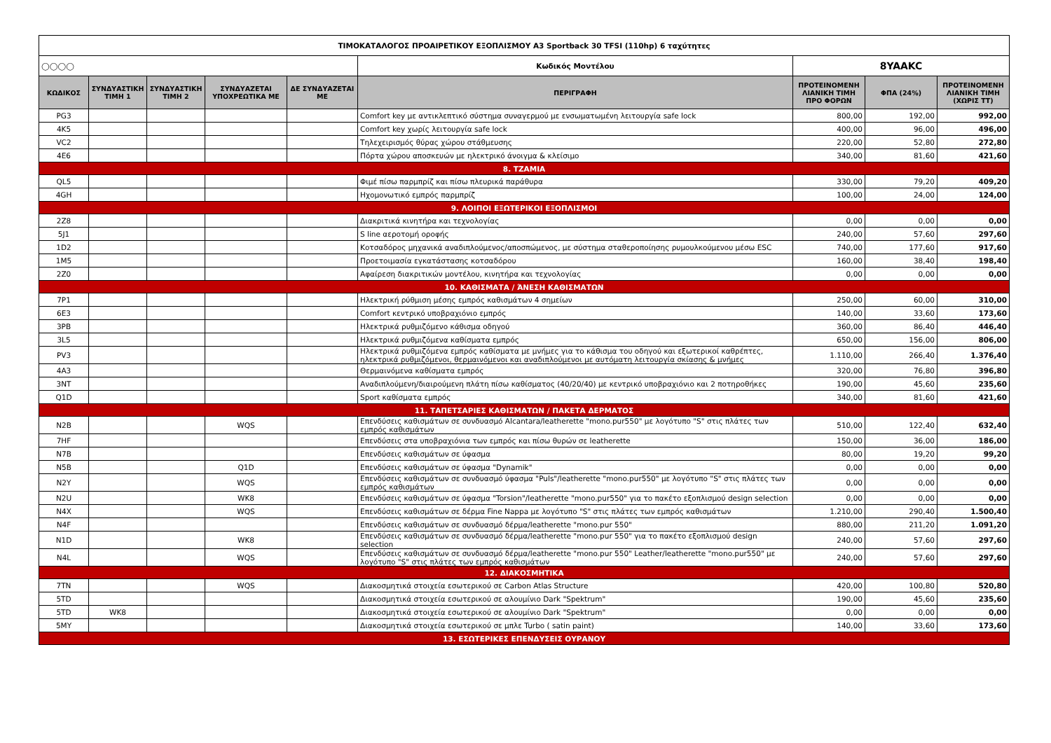| ΤΙΜΟΚΑΤΑΛΟΓΟΣ ΠΡΟΑΙΡΕΤΙΚΟΥ ΕΞΟΠΛΙΣΜΟΥ A3 Sportback 30 TFSI (110hp) 6 ταχύτητες | | | | | | | | |
| ◯◯◯◯ | | | | | Κωδικός Μοντέλου | 8YAAKC | | |
| ΚΩΔΙΚΟΣ | ΣΥΝΔΥΑΣΤΙΚΗ ΤΙΜΗ 1 | ΣΥΝΔΥΑΣΤΙΚΗ ΤΙΜΗ 2 | ΣΥΝΔΥΑΖΕΤΑΙ ΥΠΟΧΡΕΩΤΙΚΑ ΜΕ | ΔΕ ΣΥΝΔΥΑΖΕΤΑΙ ΜΕ | ΠΕΡΙΓΡΑΦΗ | ΠΡΟΤΕΙΝΟΜΕΝΗ ΛΙΑΝΙΚΗ ΤΙΜΗ ΠΡΟ ΦΟΡΩΝ | ΦΠΑ (24%) | ΠΡΟΤΕΙΝΟΜΕΝΗ ΛΙΑΝΙΚΗ ΤΙΜΗ (ΧΩΡΙΣ ΤΤ) |
| PG3 | | | | | Comfort key με αντικλεπτικό σύστημα συναγερμού με ενσωματωμένη λειτουργία safe lock | 800,00 | 192,00 | 992,00 |
| 4K5 | | | | | Comfort key χωρίς λειτουργία safe lock | 400,00 | 96,00 | 496,00 |
| VC2 | | | | | Τηλεχειρισμός θύρας χώρου στάθμευσης | 220,00 | 52,80 | 272,80 |
| 4E6 | | | | | Πόρτα χώρου αποσκευών με ηλεκτρικό άνοιγμα & κλείσιμο | 340,00 | 81,60 | 421,60 |
| 8. ΤΖΑΜΙΑ | | | | | | | | |
| QL5 | | | | | Φιμέ πίσω παρμπρίζ και πίσω πλευρικά παράθυρα | 330,00 | 79,20 | 409,20 |
| 4GH | | | | | Ηχομονωτικό εμπρός παρμπρίζ | 100,00 | 24,00 | 124,00 |
| 9. ΛΟΙΠΟΙ ΕΞΩΤΕΡΙΚΟΙ ΕΞΟΠΛΙΣΜΟΙ | | | | | | | | |
| 2Z8 | | | | | Διακριτικά κινητήρα και τεχνολογίας | 0,00 | 0,00 | 0,00 |
| 5J1 | | | | | S line αεροτομή οροφής | 240,00 | 57,60 | 297,60 |
| 1D2 | | | | | Κοτσαδόρος μηχανικά αναδιπλούμενος/αποσπώμενος, με σύστημα σταθεροποίησης ρυμουλκούμενου μέσω ESC | 740,00 | 177,60 | 917,60 |
| 1M5 | | | | | Προετοιμασία εγκατάστασης κοτσαδόρου | 160,00 | 38,40 | 198,40 |
| 2Z0 | | | | | Αφαίρεση διακριτικών μοντέλου, κινητήρα και τεχνολογίας | 0,00 | 0,00 | 0,00 |
| 10. ΚΑΘΙΣΜΑΤΑ / ΆΝΕΣΗ ΚΑΘΙΣΜΑΤΩΝ | | | | | | | | |
| 7P1 | | | | | Ηλεκτρική ρύθμιση μέσης εμπρός καθισμάτων 4 σημείων | 250,00 | 60,00 | 310,00 |
| 6E3 | | | | | Comfort κεντρικό υποβραχιόνιο εμπρός | 140,00 | 33,60 | 173,60 |
| 3PB | | | | | Ηλεκτρικά ρυθμιζόμενο κάθισμα οδηγού | 360,00 | 86,40 | 446,40 |
| 3L5 | | | | | Ηλεκτρικά ρυθμιζόμενα καθίσματα εμπρός | 650,00 | 156,00 | 806,00 |
| PV3 | | | | | Ηλεκτρικά ρυθμιζόμενα εμπρός καθίσματα με μνήμες για το κάθισμα του οδηγού και εξωτερικοί καθρέπτες, ηλεκτρικά ρυθμιζόμενοι, θερμαινόμενοι και αναδιπλούμενοι με αυτόματη λειτουργία σκίασης & μνήμες | 1.110,00 | 266,40 | 1.376,40 |
| 4A3 | | | | | Θερμαινόμενα καθίσματα εμπρός | 320,00 | 76,80 | 396,80 |
| 3NT | | | | | Αναδιπλούμενη/διαιρούμενη πλάτη πίσω καθίσματος (40/20/40) με κεντρικό υποβραχιόνιο και 2 ποτηροθήκες | 190,00 | 45,60 | 235,60 |
| Q1D | | | | | Sport καθίσματα εμπρός | 340,00 | 81,60 | 421,60 |
| 11. ΤΑΠΕΤΣΑΡΙΕΣ ΚΑΘΙΣΜΑΤΩΝ / ΠΑΚΕΤΑ ΔΕΡΜΑΤΟΣ | | | | | | | | |
| N2B | | | WQS | | Επενδύσεις καθισμάτων σε συνδυασμό Alcantara/leatherette "mono.pur550" με λογότυπο "S" στις πλάτες των εμπρός καθισμάτων | 510,00 | 122,40 | 632,40 |
| 7HF | | | | | Επενδύσεις στα υποβραχιόνια των εμπρός και πίσω θυρών σε leatherette | 150,00 | 36,00 | 186,00 |
| N7B | | | | | Επενδύσεις καθισμάτων σε ύφασμα | 80,00 | 19,20 | 99,20 |
| N5B | | | Q1D | | Επενδύσεις καθισμάτων σε ύφασμα "Dynamik" | 0,00 | 0,00 | 0,00 |
| N2Y | | | WQS | | Επενδύσεις καθισμάτων σε συνδυασμό ύφασμα "Puls"/leatherette "mono.pur550" με λογότυπο "S" στις πλάτες των εμπρός καθισμάτων | 0,00 | 0,00 | 0,00 |
| N2U | | | WK8 | | Επενδύσεις καθισμάτων σε ύφασμα "Torsion"/leatherette "mono.pur550" για το πακέτο εξοπλισμού design selection | 0,00 | 0,00 | 0,00 |
| N4X | | | WQS | | Επενδύσεις καθισμάτων σε δέρμα Fine Nappa με λογότυπο "S" στις πλάτες των εμπρός καθισμάτων | 1.210,00 | 290,40 | 1.500,40 |
| N4F | | | | | Επενδύσεις καθισμάτων σε συνδυασμό δέρμα/leatherette "mono.pur 550" | 880,00 | 211,20 | 1.091,20 |
| N1D | | | WK8 | | Επενδύσεις καθισμάτων σε συνδυασμό δέρμα/leatherette "mono.pur 550" για το πακέτο εξοπλισμού design selection | 240,00 | 57,60 | 297,60 |
| N4L | | | WQS | | Επενδύσεις καθισμάτων σε συνδυασμό δέρμα/leatherette "mono.pur 550" Leather/leatherette "mono.pur550" με λογότυπο "S" στις πλάτες των εμπρός καθισμάτων | 240,00 | 57,60 | 297,60 |
| 12. ΔΙΑΚΟΣΜΗΤΙΚΑ | | | | | | | | |
| 7TN | | | WQS | | Διακοσμητικά στοιχεία εσωτερικού σε Carbon Atlas Structure | 420,00 | 100,80 | 520,80 |
| 5TD | | | | | Διακοσμητικά στοιχεία εσωτερικού σε αλουμίνιο Dark "Spektrum" | 190,00 | 45,60 | 235,60 |
| 5TD | WK8 | | | | Διακοσμητικά στοιχεία εσωτερικού σε αλουμίνιο Dark "Spektrum" | 0,00 | 0,00 | 0,00 |
| 5MY | | | | | Διακοσμητικά στοιχεία εσωτερικού σε μπλε Turbo ( satin paint) | 140,00 | 33,60 | 173,60 |
| 13. ΕΣΩΤΕΡΙΚΕΣ ΕΠΕΝΔΥΣΕΙΣ ΟΥΡΑΝΟΥ | | | | | | | | |